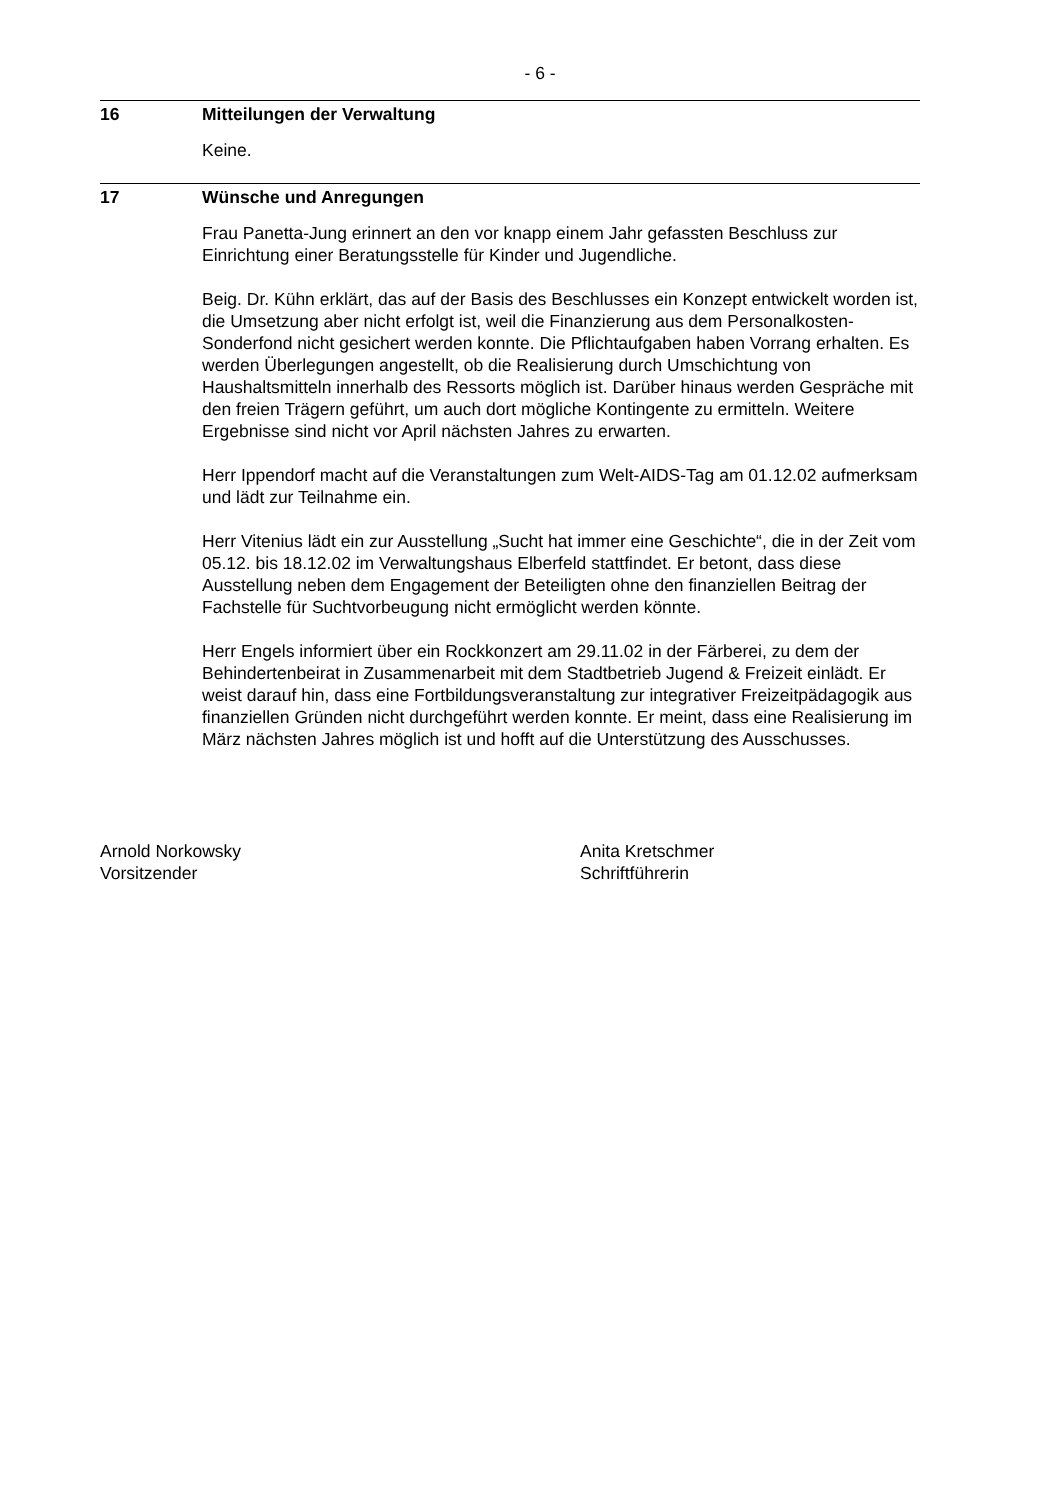- 6 -
16 Mitteilungen der Verwaltung
Keine.
17 Wünsche und Anregungen
Frau Panetta-Jung erinnert an den vor knapp einem Jahr gefassten Beschluss zur Einrichtung einer Beratungsstelle für Kinder und Jugendliche.
Beig. Dr. Kühn erklärt, das auf der Basis des Beschlusses ein Konzept entwickelt worden ist, die Umsetzung aber nicht erfolgt ist, weil die Finanzierung aus dem Personalkosten- Sonderfond nicht gesichert werden konnte. Die Pflichtaufgaben haben Vorrang erhalten. Es werden Überlegungen angestellt, ob die Realisierung durch Umschichtung von Haushaltsmitteln innerhalb des Ressorts möglich ist. Darüber hinaus werden Gespräche mit den freien Trägern geführt, um auch dort mögliche Kontingente zu ermitteln. Weitere Ergebnisse sind nicht vor April nächsten Jahres zu erwarten.
Herr Ippendorf macht auf die Veranstaltungen zum Welt-AIDS-Tag am 01.12.02 aufmerksam und lädt zur Teilnahme ein.
Herr Vitenius lädt ein zur Ausstellung „Sucht hat immer eine Geschichte“, die in der Zeit vom 05.12. bis 18.12.02 im Verwaltungshaus Elberfeld stattfindet. Er betont, dass diese Ausstellung neben dem Engagement der Beteiligten ohne den finanziellen Beitrag der Fachstelle für Suchtvorbeugung nicht ermöglicht werden könnte.
Herr Engels informiert über ein Rockkonzert am 29.11.02 in der Färberei, zu dem der Behindertenbeirat in Zusammenarbeit mit dem Stadtbetrieb Jugend & Freizeit einlädt. Er weist darauf hin, dass eine Fortbildungsveranstaltung zur integrativer Freizeitpädagogik aus finanziellen Gründen nicht durchgeführt werden konnte. Er meint, dass eine Realisierung im März nächsten Jahres möglich ist und hofft auf die Unterstützung des Ausschusses.
Arnold Norkowsky
Vorsitzender
Anita Kretschmer
Schriftführerin